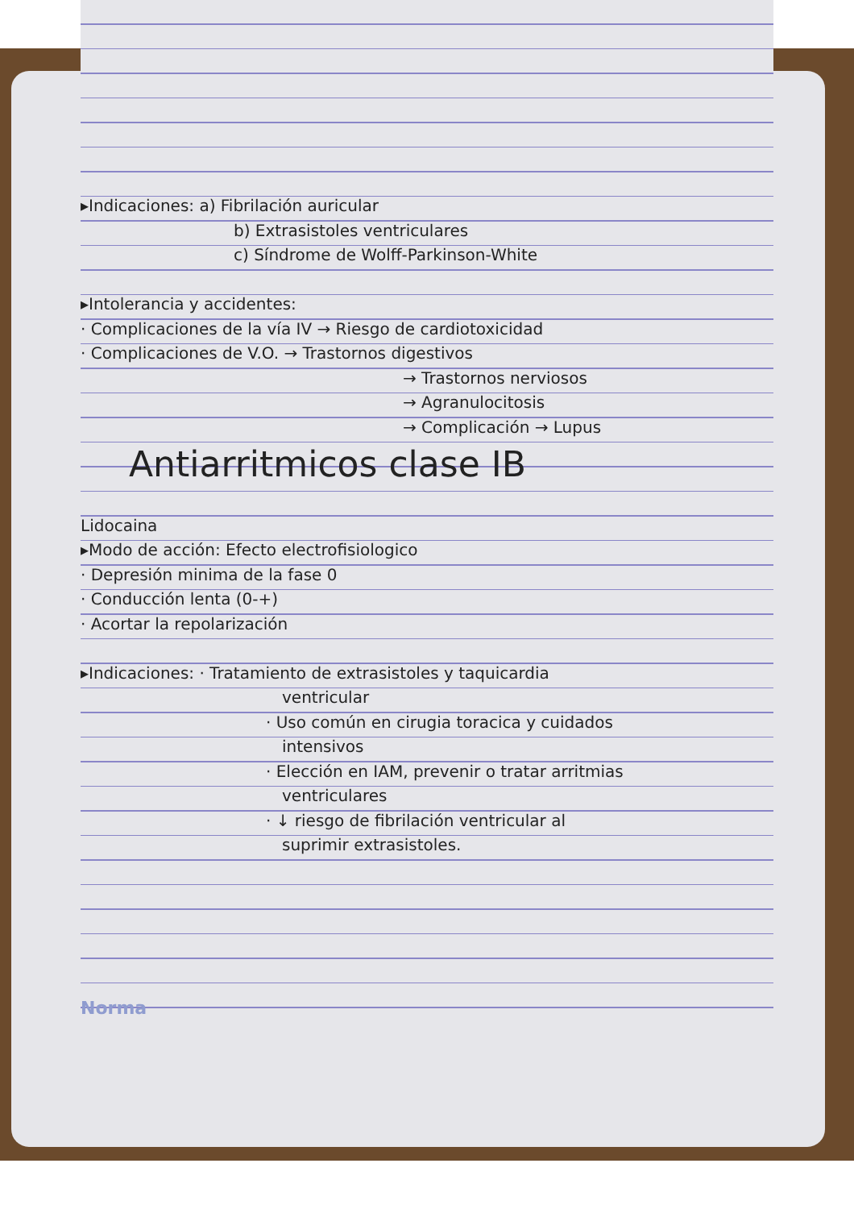▸Indicaciones: a) Fibrilación auricular
b) Extrasistoles ventriculares
c) Síndrome de Wolff-Parkinson-White
▸Intolerancia y accidentes:
· Complicaciones de la vía IV → Riesgo de cardiotoxicidad
· Complicaciones de V.O. → Trastornos digestivos
→ Trastornos nerviosos
→ Agranulocitosis
→ Complicación → Lupus
Antiarritmicos clase IB
Lidocaina
▸Modo de acción: Efecto electrofisiologico
· Depresión minima de la fase 0
· Conducción lenta (0-+)
· Acortar la repolarización
▸Indicaciones: · Tratamiento de extrasistoles y taquicardia
ventricular
· Uso común en cirugia toracica y cuidados
intensivos
· Elección en IAM, prevenir o tratar arritmias
ventriculares
· ↓ riesgo de fibrilación ventricular al
suprimir extrasistoles.
Norma